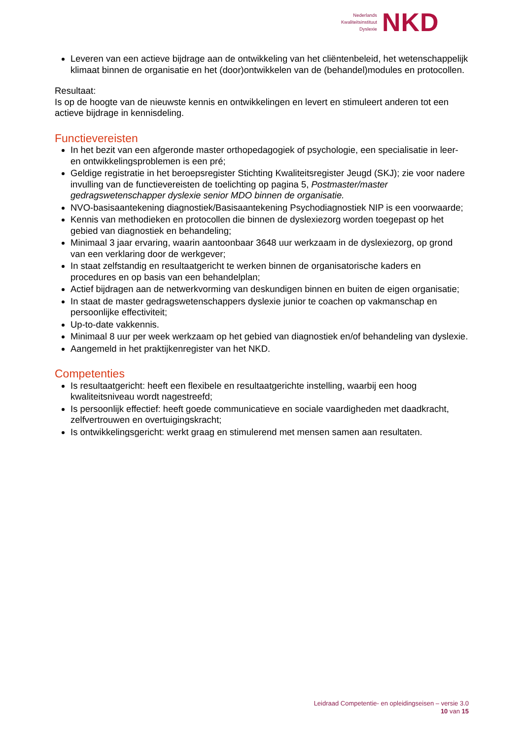Nederlands
Kwaliteitsinstituut
Dyslexie
NKD
Leveren van een actieve bijdrage aan de ontwikkeling van het cliëntenbeleid, het wetenschappelijk klimaat binnen de organisatie en het (door)ontwikkelen van de (behandel)modules en protocollen.
Resultaat:
Is op de hoogte van de nieuwste kennis en ontwikkelingen en levert en stimuleert anderen tot een actieve bijdrage in kennisdeling.
Functievereisten
In het bezit van een afgeronde master orthopedagogiek of psychologie, een specialisatie in leer- en ontwikkelingsproblemen is een pré;
Geldige registratie in het beroepsregister Stichting Kwaliteitsregister Jeugd (SKJ); zie voor nadere invulling van de functievereisten de toelichting op pagina 5, Postmaster/master gedragswetenschapper dyslexie senior MDO binnen de organisatie.
NVO-basisaantekening diagnostiek/Basisaantekening Psychodiagnostiek NIP is een voorwaarde;
Kennis van methodieken en protocollen die binnen de dyslexiezorg worden toegepast op het gebied van diagnostiek en behandeling;
Minimaal 3 jaar ervaring, waarin aantoonbaar 3648 uur werkzaam in de dyslexiezorg, op grond van een verklaring door de werkgever;
In staat zelfstandig en resultaatgericht te werken binnen de organisatorische kaders en procedures en op basis van een behandelplan;
Actief bijdragen aan de netwerkvorming van deskundigen binnen en buiten de eigen organisatie;
In staat de master gedragswetenschappers dyslexie junior te coachen op vakmanschap en persoonlijke effectiviteit;
Up-to-date vakkennis.
Minimaal 8 uur per week werkzaam op het gebied van diagnostiek en/of behandeling van dyslexie.
Aangemeld in het praktijkenregister van het NKD.
Competenties
Is resultaatgericht: heeft een flexibele en resultaatgerichte instelling, waarbij een hoog kwaliteitsniveau wordt nagestreefd;
Is persoonlijk effectief: heeft goede communicatieve en sociale vaardigheden met daadkracht, zelfvertrouwen en overtuigingskracht;
Is ontwikkelingsgericht: werkt graag en stimulerend met mensen samen aan resultaten.
Leidraad Competentie- en opleidingseisen – versie 3.0
10 van 15